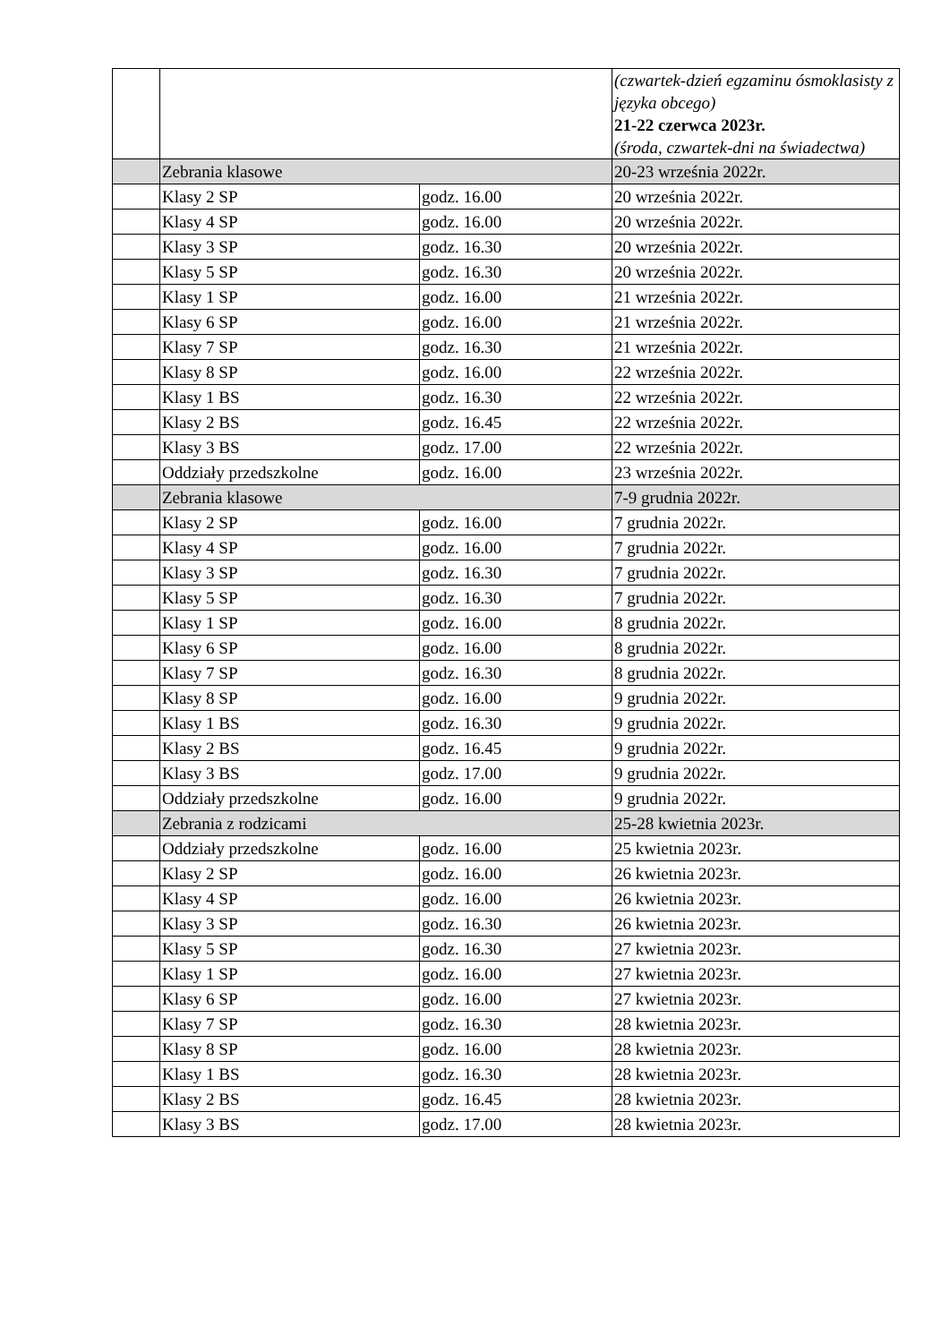| | | | (czwartek-dzień egzaminu ósmoklasisty z języka obcego) 21-22 czerwca 2023r. (środa, czwartek-dni na świadectwa) |
| | Zebrania klasowe | | 20-23 września 2022r. |
| | Klasy 2 SP | godz. 16.00 | 20 września 2022r. |
| | Klasy 4 SP | godz. 16.00 | 20 września 2022r. |
| | Klasy 3 SP | godz. 16.30 | 20 września 2022r. |
| | Klasy 5 SP | godz. 16.30 | 20 września 2022r. |
| | Klasy 1 SP | godz. 16.00 | 21 września 2022r. |
| | Klasy 6 SP | godz. 16.00 | 21 września 2022r. |
| | Klasy 7 SP | godz. 16.30 | 21 września 2022r. |
| | Klasy 8 SP | godz. 16.00 | 22 września 2022r. |
| | Klasy 1 BS | godz. 16.30 | 22 września 2022r. |
| | Klasy 2 BS | godz. 16.45 | 22 września 2022r. |
| | Klasy 3 BS | godz. 17.00 | 22 września 2022r. |
| | Oddziały przedszkolne | godz. 16.00 | 23 września 2022r. |
| | Zebrania klasowe | | 7-9 grudnia 2022r. |
| | Klasy 2 SP | godz. 16.00 | 7 grudnia 2022r. |
| | Klasy 4 SP | godz. 16.00 | 7 grudnia 2022r. |
| | Klasy 3 SP | godz. 16.30 | 7 grudnia 2022r. |
| | Klasy 5 SP | godz. 16.30 | 7 grudnia 2022r. |
| | Klasy 1 SP | godz. 16.00 | 8 grudnia 2022r. |
| | Klasy 6 SP | godz. 16.00 | 8 grudnia 2022r. |
| | Klasy 7 SP | godz. 16.30 | 8 grudnia 2022r. |
| | Klasy 8 SP | godz. 16.00 | 9 grudnia 2022r. |
| | Klasy 1 BS | godz. 16.30 | 9 grudnia 2022r. |
| | Klasy 2 BS | godz. 16.45 | 9 grudnia 2022r. |
| | Klasy 3 BS | godz. 17.00 | 9 grudnia 2022r. |
| | Oddziały przedszkolne | godz. 16.00 | 9 grudnia 2022r. |
| | Zebrania z rodzicami | | 25-28 kwietnia 2023r. |
| | Oddziały przedszkolne | godz. 16.00 | 25 kwietnia 2023r. |
| | Klasy 2 SP | godz. 16.00 | 26 kwietnia 2023r. |
| | Klasy 4 SP | godz. 16.00 | 26 kwietnia 2023r. |
| | Klasy 3 SP | godz. 16.30 | 26 kwietnia 2023r. |
| | Klasy 5 SP | godz. 16.30 | 27 kwietnia 2023r. |
| | Klasy 1 SP | godz. 16.00 | 27 kwietnia 2023r. |
| | Klasy 6 SP | godz. 16.00 | 27 kwietnia 2023r. |
| | Klasy 7 SP | godz. 16.30 | 28 kwietnia 2023r. |
| | Klasy 8 SP | godz. 16.00 | 28 kwietnia 2023r. |
| | Klasy 1 BS | godz. 16.30 | 28 kwietnia 2023r. |
| | Klasy 2 BS | godz. 16.45 | 28 kwietnia 2023r. |
| | Klasy 3 BS | godz. 17.00 | 28 kwietnia 2023r. |